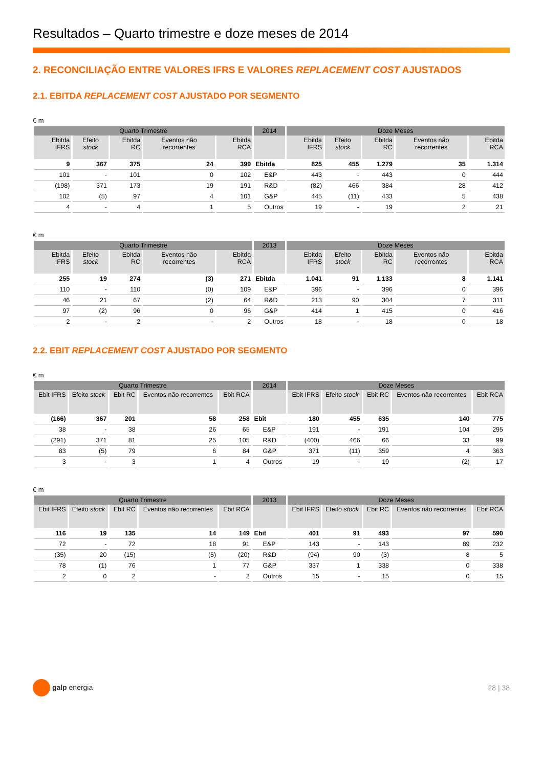Resultados – Quarto trimestre e doze meses de 2014
2. RECONCILIAÇÃO ENTRE VALORES IFRS E VALORES REPLACEMENT COST AJUSTADOS
2.1. EBITDA REPLACEMENT COST AJUSTADO POR SEGMENTO
€ m
| Quarto Trimestre | | | | | 2014 | Doze Meses | | | | |
| --- | --- | --- | --- | --- | --- | --- | --- | --- | --- | --- |
| Ebitda IFRS | Efeito stock | Ebitda RC | Eventos não recorrentes | Ebitda RCA | | Ebitda IFRS | Efeito stock | Ebitda RC | Eventos não recorrentes | Ebitda RCA |
| 9 | 367 | 375 | 24 | 399 | Ebitda | 825 | 455 | 1.279 | 35 | 1.314 |
| 101 | - | 101 | 0 | 102 | E&P | 443 | - | 443 | 0 | 444 |
| (198) | 371 | 173 | 19 | 191 | R&D | (82) | 466 | 384 | 28 | 412 |
| 102 | (5) | 97 | 4 | 101 | G&P | 445 | (11) | 433 | 5 | 438 |
| 4 | - | 4 | 1 | 5 | Outros | 19 | - | 19 | 2 | 21 |
€ m
| Quarto Trimestre | | | | | 2013 | Doze Meses | | | | |
| --- | --- | --- | --- | --- | --- | --- | --- | --- | --- | --- |
| Ebitda IFRS | Efeito stock | Ebitda RC | Eventos não recorrentes | Ebitda RCA | | Ebitda IFRS | Efeito stock | Ebitda RC | Eventos não recorrentes | Ebitda RCA |
| 255 | 19 | 274 | (3) | 271 | Ebitda | 1.041 | 91 | 1.133 | 8 | 1.141 |
| 110 | - | 110 | (0) | 109 | E&P | 396 | - | 396 | 0 | 396 |
| 46 | 21 | 67 | (2) | 64 | R&D | 213 | 90 | 304 | 7 | 311 |
| 97 | (2) | 96 | 0 | 96 | G&P | 414 | 1 | 415 | 0 | 416 |
| 2 | - | 2 | - | 2 | Outros | 18 | - | 18 | 0 | 18 |
2.2. EBIT REPLACEMENT COST AJUSTADO POR SEGMENTO
€ m
| Quarto Trimestre | | | | | 2014 | Doze Meses | | | | |
| --- | --- | --- | --- | --- | --- | --- | --- | --- | --- | --- |
| Ebit IFRS | Efeito stock | Ebit RC | Eventos não recorrentes | Ebit RCA | | Ebit IFRS | Efeito stock | Ebit RC | Eventos não recorrentes | Ebit RCA |
| (166) | 367 | 201 | 58 | 258 | Ebit | 180 | 455 | 635 | 140 | 775 |
| 38 | - | 38 | 26 | 65 | E&P | 191 | - | 191 | 104 | 295 |
| (291) | 371 | 81 | 25 | 105 | R&D | (400) | 466 | 66 | 33 | 99 |
| 83 | (5) | 79 | 6 | 84 | G&P | 371 | (11) | 359 | 4 | 363 |
| 3 | - | 3 | 1 | 4 | Outros | 19 | - | 19 | (2) | 17 |
€ m
| Quarto Trimestre | | | | | 2013 | Doze Meses | | | | |
| --- | --- | --- | --- | --- | --- | --- | --- | --- | --- | --- |
| Ebit IFRS | Efeito stock | Ebit RC | Eventos não recorrentes | Ebit RCA | | Ebit IFRS | Efeito stock | Ebit RC | Eventos não recorrentes | Ebit RCA |
| 116 | 19 | 135 | 14 | 149 | Ebit | 401 | 91 | 493 | 97 | 590 |
| 72 | - | 72 | 18 | 91 | E&P | 143 | - | 143 | 89 | 232 |
| (35) | 20 | (15) | (5) | (20) | R&D | (94) | 90 | (3) | 8 | 5 |
| 78 | (1) | 76 | 1 | 77 | G&P | 337 | 1 | 338 | 0 | 338 |
| 2 | 0 | 2 | - | 2 | Outros | 15 | - | 15 | 0 | 15 |
galp energia 28 | 38